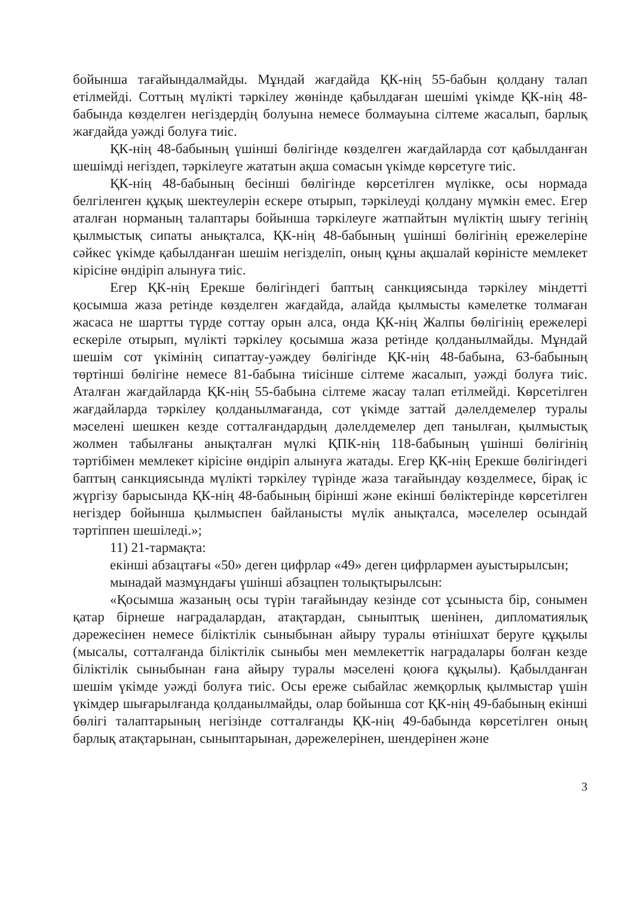бойынша тағайындалмайды. Мұндай жағдайда ҚК-нің 55-бабын қолдану талап етілмейді. Соттың мүлікті тәркілеу жөнінде қабылдаған шешімі үкімде ҚК-нің 48-бабында көзделген негіздердің болуына немесе болмауына сілтеме жасалып, барлық жағдайда уәжді болуға тиіс.
ҚК-нің 48-бабының үшінші бөлігінде көзделген жағдайларда сот қабылданған шешімді негіздеп, тәркілеуге жататын ақша сомасын үкімде көрсетуге тиіс.
ҚК-нің 48-бабының бесінші бөлігінде көрсетілген мүлікке, осы нормада белгіленген құқық шектеулерін ескере отырып, тәркілеуді қолдану мүмкін емес. Егер аталған норманың талаптары бойынша тәркілеуге жатпайтын мүліктің шығу тегінің қылмыстық сипаты анықталса, ҚК-нің 48-бабының үшінші бөлігінің ережелеріне сәйкес үкімде қабылданған шешім негізделіп, оның құны ақшалай көріністе мемлекет кірісіне өндіріп алынуға тиіс.
Егер ҚК-нің Ерекше бөлігіндегі баптың санкциясында тәркілеу міндетті қосымша жаза ретінде көзделген жағдайда, алайда қылмысты кәмелетке толмаған жасаса не шартты түрде соттау орын алса, онда ҚК-нің Жалпы бөлігінің ережелері ескеріле отырып, мүлікті тәркілеу қосымша жаза ретінде қолданылмайды. Мұндай шешім сот үкімінің сипаттау-уәждеу бөлігінде ҚК-нің 48-бабына, 63-бабының төртінші бөлігіне немесе 81-бабына тиісінше сілтеме жасалып, уәжді болуға тиіс. Аталған жағдайларда ҚК-нің 55-бабына сілтеме жасау талап етілмейді. Көрсетілген жағдайларда тәркілеу қолданылмағанда, сот үкімде заттай дәлелдемелер туралы мәселені шешкен кезде сотталғандардың дәлелдемелер деп танылған, қылмыстық жолмен табылғаны анықталған мүлкі ҚПК-нің 118-бабының үшінші бөлігінің тәртібімен мемлекет кірісіне өндіріп алынуға жатады. Егер ҚК-нің Ерекше бөлігіндегі баптың санкциясында мүлікті тәркілеу түрінде жаза тағайындау көзделмесе, бірақ іс жүргізу барысында ҚК-нің 48-бабының бірінші және екінші бөліктерінде көрсетілген негіздер бойынша қылмыспен байланысты мүлік анықталса, мәселелер осындай тәртіппен шешіледі.»;
11) 21-тармақта:
екінші абзацтағы «50» деген цифрлар «49» деген цифрлармен ауыстырылсын;
мынадай мазмұндағы үшінші абзацпен толықтырылсын:
«Қосымша жазаның осы түрін тағайындау кезінде сот ұсыныста бір, сонымен қатар бірнеше наградалардан, атақтардан, сыныптық шенінен, дипломатиялық дәрежесінен немесе біліктілік сыныбынан айыру туралы өтінішхат беруге құқылы (мысалы, сотталғанда біліктілік сыныбы мен мемлекеттік наградалары болған кезде біліктілік сыныбынан ғана айыру туралы мәселені қоюға құқылы). Қабылданған шешім үкімде уәжді болуға тиіс. Осы ереже сыбайлас жемқорлық қылмыстар үшін үкімдер шығарылғанда қолданылмайды, олар бойынша сот ҚК-нің 49-бабының екінші бөлігі талаптарының негізінде сотталғанды ҚК-нің 49-бабында көрсетілген оның барлық атақтарынан, сыныптарынан, дәрежелерінен, шендерінен және
3